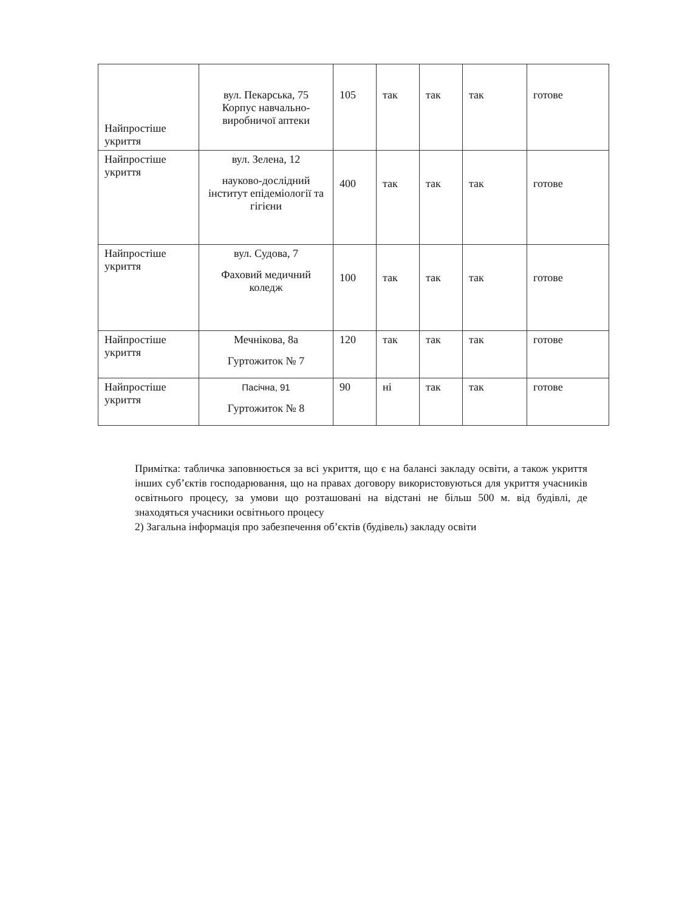| Найпростіше укриття | вул. Пекарська, 75 Корпус навчально-виробничої аптеки | 105 | так | так | так | готове |
| Найпростіше укриття | вул. Зелена, 12 науково-дослідний інститут епідеміології та гігієни | 400 | так | так | так | готове |
| Найпростіше укриття | вул. Судова, 7 Фаховий медичний коледж | 100 | так | так | так | готове |
| Найпростіше укриття | Мечнікова, 8а Гуртожиток № 7 | 120 | так | так | так | готове |
| Найпростіше укриття | Пасічна, 91 Гуртожиток № 8 | 90 | ні | так | так | готове |
Примітка: табличка заповнюється за всі укриття, що є на балансі закладу освіти, а також укриття інших суб’єктів господарювання, що на правах договору використовуються для укриття учасників освітнього процесу, за умови що розташовані на відстані не більш 500 м. від будівлі, де знаходяться учасники освітнього процесу
2) Загальна інформація про забезпечення об’єктів (будівель) закладу освіти